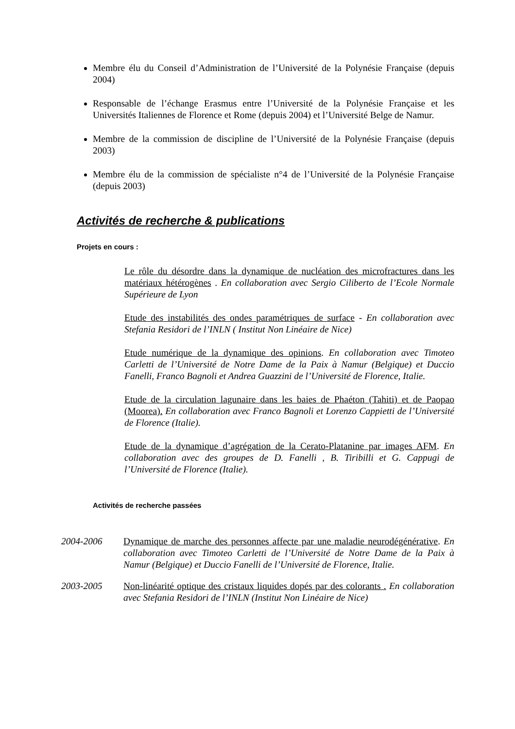Membre élu du Conseil d’Administration de l’Université de la Polynésie Française (depuis 2004)
Responsable de l’échange Erasmus entre l’Université de la Polynésie Française et les Universités Italiennes de Florence et Rome (depuis 2004) et l’Université Belge de Namur.
Membre de la commission de discipline de l’Université de la Polynésie Française (depuis 2003)
Membre élu de la commission de spécialiste n°4 de l’Université de la Polynésie Française (depuis 2003)
Activités de recherche & publications
Projets en cours :
Le rôle du désordre dans la dynamique de nucléation des microfractures dans les matériaux hétérogènes . En collaboration avec Sergio Ciliberto de l’Ecole Normale Supérieure de Lyon
Etude des instabilités des ondes paramétriques de surface - En collaboration avec Stefania Residori de l’INLN ( Institut Non Linéaire de Nice)
Etude numérique de la dynamique des opinions. En collaboration avec Timoteo Carletti de l’Université de Notre Dame de la Paix à Namur (Belgique) et Duccio Fanelli, Franco Bagnoli et Andrea Guazzini de l’Université de Florence, Italie.
Etude de la circulation lagunaire dans les baies de Phaéton (Tahiti) et de Paopao (Moorea). En collaboration avec Franco Bagnoli et Lorenzo Cappietti de l’Université de Florence (Italie).
Etude de la dynamique d’agrégation de la Cerato-Platanine par images AFM. En collaboration avec des groupes de D. Fanelli , B. Tiribilli et G. Cappugi de l’Université de Florence (Italie).
Activités de recherche passées
2004-2006 Dynamique de marche des personnes affecte par une maladie neurodégénérative. En collaboration avec Timoteo Carletti de l’Université de Notre Dame de la Paix à Namur (Belgique) et Duccio Fanelli de l’Université de Florence, Italie.
2003-2005 Non-linéarité optique des cristaux liquides dopés par des colorants . En collaboration avec Stefania Residori de l’INLN (Institut Non Linéaire de Nice)